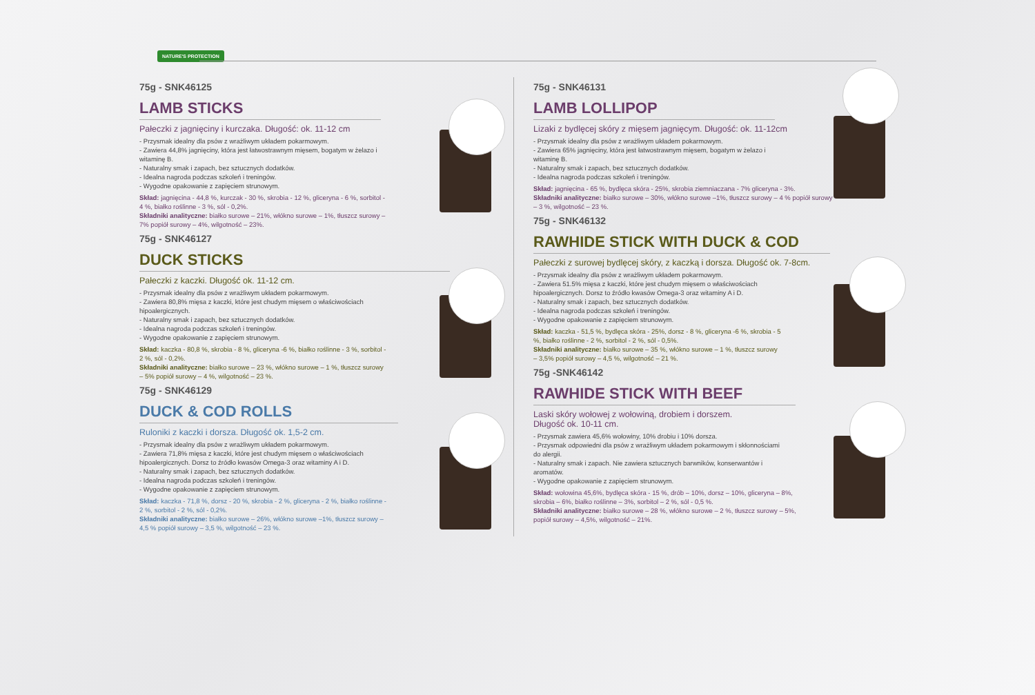NATURE'S PROTECTION
75g - SNK46125
LAMB STICKS
Pałeczki z jagnięciny i kurczaka. Długość: ok. 11-12 cm
- Przysmak idealny dla psów z wrażliwym układem pokarmowym.
- Zawiera 44,8% jagnięciny, która jest łatwostrawnym mięsem, bogatym w żelazo i witaminę B.
- Naturalny smak i zapach, bez sztucznych dodatków.
- Idealna nagroda podczas szkoleń i treningów.
- Wygodne opakowanie z zapięciem strunowym.
Skład: jagnięcina - 44,8 %, kurczak - 30 %, skrobia - 12 %, gliceryna - 6 %, sorbitol - 4 %, białko roślinne - 3 %, sól - 0,2%.
Składniki analityczne: białko surowe – 21%, włókno surowe – 1%, tłuszcz surowy – 7% popiół surowy – 4%, wilgotność – 23%.
75g - SNK46127
DUCK STICKS
Pałeczki z kaczki. Długość ok. 11-12 cm.
- Przysmak idealny dla psów z wrażliwym układem pokarmowym.
- Zawiera 80,8% mięsa z kaczki, które jest chudym mięsem o właściwościach hipoalergicznych.
- Naturalny smak i zapach, bez sztucznych dodatków.
- Idealna nagroda podczas szkoleń i treningów.
- Wygodne opakowanie z zapięciem strunowym.
Skład: kaczka - 80,8 %, skrobia - 8 %, gliceryna -6 %, białko roślinne - 3 %, sorbitol - 2 %, sól - 0,2%.
Składniki analityczne: białko surowe – 23 %, włókno surowe – 1 %, tłuszcz surowy – 5% popiół surowy – 4 %, wilgotność – 23 %.
75g - SNK46129
DUCK & COD ROLLS
Ruloniki z kaczki i dorsza. Długość ok. 1,5-2 cm.
- Przysmak idealny dla psów z wrażliwym układem pokarmowym.
- Zawiera 71,8% mięsa z kaczki, które jest chudym mięsem o właściwościach hipoalergicznych. Dorsz to źródło kwasów Omega-3 oraz witaminy A i D.
- Naturalny smak i zapach, bez sztucznych dodatków.
- Idealna nagroda podczas szkoleń i treningów.
- Wygodne opakowanie z zapięciem strunowym.
Skład: kaczka - 71,8 %, dorsz - 20 %, skrobia - 2 %, gliceryna - 2 %, białko roślinne - 2 %, sorbitol - 2 %, sól - 0,2%.
Składniki analityczne: białko surowe – 26%, włókno surowe –1%, tłuszcz surowy – 4,5 % popiół surowy – 3,5 %, wilgotność – 23 %.
75g - SNK46131
LAMB LOLLIPOP
Lizaki z bydlęcej skóry z mięsem jagnięcym. Długość: ok. 11-12cm
- Przysmak idealny dla psów z wrażliwym układem pokarmowym.
- Zawiera 65% jagnięciny, która jest łatwostrawnym mięsem, bogatym w żelazo i witaminę B.
- Naturalny smak i zapach, bez sztucznych dodatków.
- Idealna nagroda podczas szkoleń i treningów.
Skład: jagnięcina - 65 %, bydlęca skóra - 25%, skrobia ziemniaczana - 7% gliceryna - 3%.
Składniki analityczne: białko surowe – 30%, włókno surowe –1%, tłuszcz surowy – 4 % popiół surowy – 3 %, wilgotność – 23 %.
75g - SNK46132
RAWHIDE STICK WITH DUCK & COD
Pałeczki z surowej bydlęcej skóry, z kaczką i dorsza. Długość ok. 7-8cm.
- Przysmak idealny dla psów z wrażliwym układem pokarmowym.
- Zawiera 51.5% mięsa z kaczki, które jest chudym mięsem o właściwościach hipoalergicznych. Dorsz to źródło kwasów Omega-3 oraz witaminy A i D.
- Naturalny smak i zapach, bez sztucznych dodatków.
- Idealna nagroda podczas szkoleń i treningów.
- Wygodne opakowanie z zapięciem strunowym.
Skład: kaczka - 51,5 %, bydlęca skóra - 25%, dorsz - 8 %, gliceryna -6 %, skrobia - 5 %, białko roślinne - 2 %, sorbitol - 2 %, sól - 0,5%.
Składniki analityczne: białko surowe – 35 %, włókno surowe – 1 %, tłuszcz surowy – 3,5% popiół surowy – 4,5 %, wilgotność – 21 %.
75g -SNK46142
RAWHIDE STICK WITH BEEF
Laski skóry wołowej z wołowiną, drobiem i dorszem.
Długość ok. 10-11 cm.
- Przysmak zawiera 45,6% wołowiny, 10% drobiu i 10% dorsza.
- Przysmak odpowiedni dla psów z wrażliwym układem pokarmowym i skłonnościami do alergii.
- Naturalny smak i zapach. Nie zawiera sztucznych barwników, konserwantów i aromatów.
- Wygodne opakowanie z zapięciem strunowym.
Skład: wołowina 45,6%, bydlęca skóra - 15 %, drób – 10%, dorsz – 10%, gliceryna – 8%, skrobia – 6%, białko roślinne – 3%, sorbitol – 2 %, sól - 0,5 %.
Składniki analityczne: białko surowe – 28 %, włókno surowe – 2 %, tłuszcz surowy – 5%, popiół surowy – 4,5%, wilgotność – 21%.